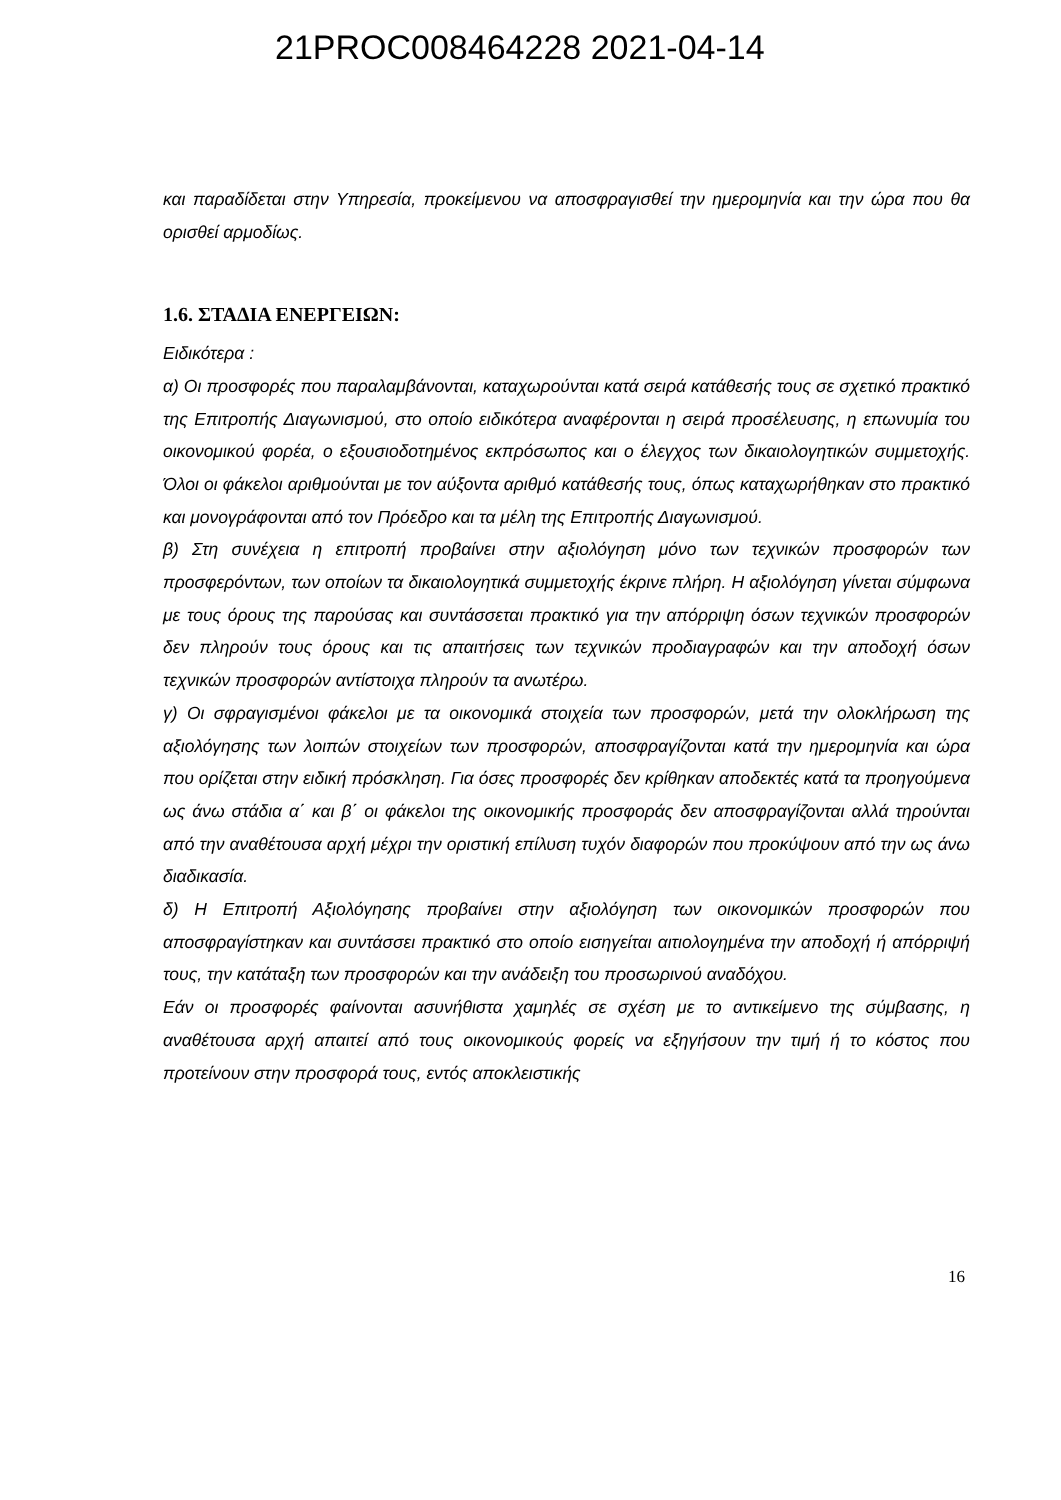21PROC008464228 2021-04-14
και παραδίδεται στην Υπηρεσία, προκείμενου να αποσφραγισθεί την ημερομηνία και την ώρα που θα ορισθεί αρμοδίως.
1.6. ΣΤΑΔΙΑ ΕΝΕΡΓΕΙΩΝ:
Ειδικότερα :
α) Οι προσφορές που παραλαμβάνονται, καταχωρούνται κατά σειρά κατάθεσής τους σε σχετικό πρακτικό της Επιτροπής Διαγωνισμού, στο οποίο ειδικότερα αναφέρονται η σειρά προσέλευσης, η επωνυμία του οικονομικού φορέα, ο εξουσιοδοτημένος εκπρόσωπος και ο έλεγχος των δικαιολογητικών συμμετοχής. Όλοι οι φάκελοι αριθμούνται με τον αύξοντα αριθμό κατάθεσής τους, όπως καταχωρήθηκαν στο πρακτικό και μονογράφονται από τον Πρόεδρο και τα μέλη της Επιτροπής Διαγωνισμού.
β) Στη συνέχεια η επιτροπή προβαίνει στην αξιολόγηση μόνο των τεχνικών προσφορών των προσφερόντων, των οποίων τα δικαιολογητικά συμμετοχής έκρινε πλήρη. Η αξιολόγηση γίνεται σύμφωνα με τους όρους της παρούσας και συντάσσεται πρακτικό για την απόρριψη όσων τεχνικών προσφορών δεν πληρούν τους όρους και τις απαιτήσεις των τεχνικών προδιαγραφών και την αποδοχή όσων τεχνικών προσφορών αντίστοιχα πληρούν τα ανωτέρω.
γ) Οι σφραγισμένοι φάκελοι με τα οικονομικά στοιχεία των προσφορών, μετά την ολοκλήρωση της αξιολόγησης των λοιπών στοιχείων των προσφορών, αποσφραγίζονται κατά την ημερομηνία και ώρα που ορίζεται στην ειδική πρόσκληση. Για όσες προσφορές δεν κρίθηκαν αποδεκτές κατά τα προηγούμενα ως άνω στάδια α΄ και β΄ οι φάκελοι της οικονομικής προσφοράς δεν αποσφραγίζονται αλλά τηρούνται από την αναθέτουσα αρχή μέχρι την οριστική επίλυση τυχόν διαφορών που προκύψουν από την ως άνω διαδικασία.
δ) Η Επιτροπή Αξιολόγησης προβαίνει στην αξιολόγηση των οικονομικών προσφορών που αποσφραγίστηκαν και συντάσσει πρακτικό στο οποίο εισηγείται αιτιολογημένα την αποδοχή ή απόρριψή τους, την κατάταξη των προσφορών και την ανάδειξη του προσωρινού αναδόχου.
Εάν οι προσφορές φαίνονται ασυνήθιστα χαμηλές σε σχέση με το αντικείμενο της σύμβασης, η αναθέτουσα αρχή απαιτεί από τους οικονομικούς φορείς να εξηγήσουν την τιμή ή το κόστος που προτείνουν στην προσφορά τους, εντός αποκλειστικής
16